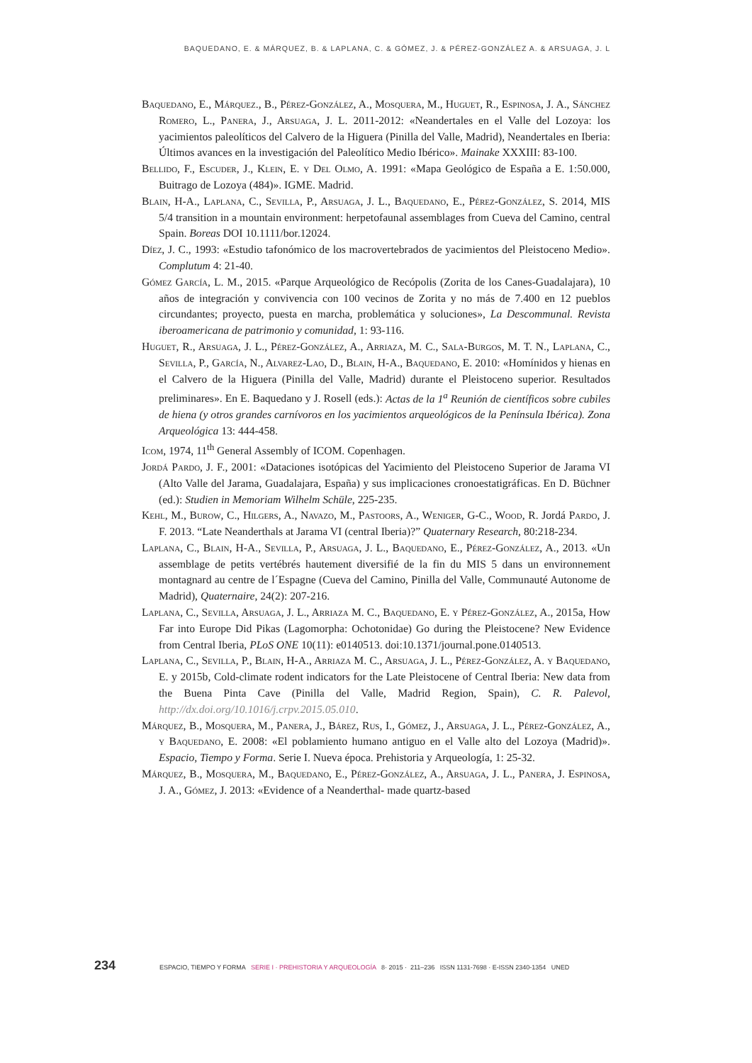BAQUEDANO, E. & MÁRQUEZ, B. & LAPLANA, C. & GÓMEZ, J. & PÉREZ-GONZÁLEZ A. & ARSUAGA, J. L
Baquedano, E., Márquez., B., Pérez-González, A., Mosquera, M., Huguet, R., Espinosa, J. A., Sánchez Romero, L., Panera, J., Arsuaga, J. L. 2011-2012: «Neandertales en el Valle del Lozoya: los yacimientos paleolíticos del Calvero de la Higuera (Pinilla del Valle, Madrid), Neandertales en Iberia: Últimos avances en la investigación del Paleolítico Medio Ibérico». Mainake XXXIII: 83-100.
Bellido, F., Escuder, J., Klein, E. y Del Olmo, A. 1991: «Mapa Geológico de España a E. 1:50.000, Buitrago de Lozoya (484)». IGME. Madrid.
Blain, H-A., Laplana, C., Sevilla, P., Arsuaga, J. L., Baquedano, E., Pérez-González, S. 2014, MIS 5/4 transition in a mountain environment: herpetofaunal assemblages from Cueva del Camino, central Spain. Boreas DOI 10.1111/bor.12024.
Díez, J. C., 1993: «Estudio tafonómico de los macrovertebrados de yacimientos del Pleistoceno Medio». Complutum 4: 21-40.
Gómez García, L. M., 2015. «Parque Arqueológico de Recópolis (Zorita de los Canes-Guadalajara), 10 años de integración y convivencia con 100 vecinos de Zorita y no más de 7.400 en 12 pueblos circundantes; proyecto, puesta en marcha, problemática y soluciones», La Descommunal. Revista iberoamericana de patrimonio y comunidad, 1: 93-116.
Huguet, R., Arsuaga, J. L., Pérez-González, A., Arriaza, M. C., Sala-Burgos, M. T. N., Laplana, C., Sevilla, P., García, N., Alvarez-Lao, D., Blain, H-A., Baquedano, E. 2010: «Homínidos y hienas en el Calvero de la Higuera (Pinilla del Valle, Madrid) durante el Pleistoceno superior. Resultados preliminares». En E. Baquedano y J. Rosell (eds.): Actas de la 1<sup>a</sup> Reunión de científicos sobre cubiles de hiena (y otros grandes carnívoros en los yacimientos arqueológicos de la Península Ibérica). Zona Arqueológica 13: 444-458.
Icom, 1974, 11<sup>th</sup> General Assembly of ICOM. Copenhagen.
Jordá Pardo, J. F., 2001: «Dataciones isotópicas del Yacimiento del Pleistoceno Superior de Jarama VI (Alto Valle del Jarama, Guadalajara, España) y sus implicaciones cronoestatigráficas. En D. Büchner (ed.): Studien in Memoriam Wilhelm Schüle, 225-235.
Kehl, M., Burow, C., Hilgers, A., Navazo, M., Pastoors, A., Weniger, G-C., Wood, R. Jordá Pardo, J. F. 2013. “Late Neanderthals at Jarama VI (central Iberia)?” Quaternary Research, 80:218-234.
Laplana, C., Blain, H-A., Sevilla, P., Arsuaga, J. L., Baquedano, E., Pérez-González, A., 2013. «Un assemblage de petits vertébrés hautement diversifié de la fin du MIS 5 dans un environnement montagnard au centre de l´Espagne (Cueva del Camino, Pinilla del Valle, Communauté Autonome de Madrid), Quaternaire, 24(2): 207-216.
Laplana, C., Sevilla, Arsuaga, J. L., Arriaza M. C., Baquedano, E. y Pérez-González, A., 2015a, How Far into Europe Did Pikas (Lagomorpha: Ochotonidae) Go during the Pleistocene? New Evidence from Central Iberia, PLoS ONE 10(11): e0140513. doi:10.1371/journal.pone.0140513.
Laplana, C., Sevilla, P., Blain, H-A., Arriaza M. C., Arsuaga, J. L., Pérez-González, A. y Baquedano, E. y 2015b, Cold-climate rodent indicators for the Late Pleistocene of Central Iberia: New data from the Buena Pinta Cave (Pinilla del Valle, Madrid Region, Spain), C. R. Palevol, http://dx.doi.org/10.1016/j.crpv.2015.05.010.
Márquez, B., Mosquera, M., Panera, J., Bárez, Rus, I., Gómez, J., Arsuaga, J. L., Pérez-González, A., y Baquedano, E. 2008: «El poblamiento humano antiguo en el Valle alto del Lozoya (Madrid)». Espacio, Tiempo y Forma. Serie I. Nueva época. Prehistoria y Arqueología, 1: 25-32.
Márquez, B., Mosquera, M., Baquedano, E., Pérez-González, A., Arsuaga, J. L., Panera, J. Espinosa, J. A., Gómez, J. 2013: «Evidence of a Neanderthal- made quartz-based
234 ESPACIO, TIEMPO Y FORMA SERIE I · PREHISTORIA Y ARQUEOLOGÍA 8· 2015 · 211–236 ISSN 1131-7698 · E-ISSN 2340-1354 UNED